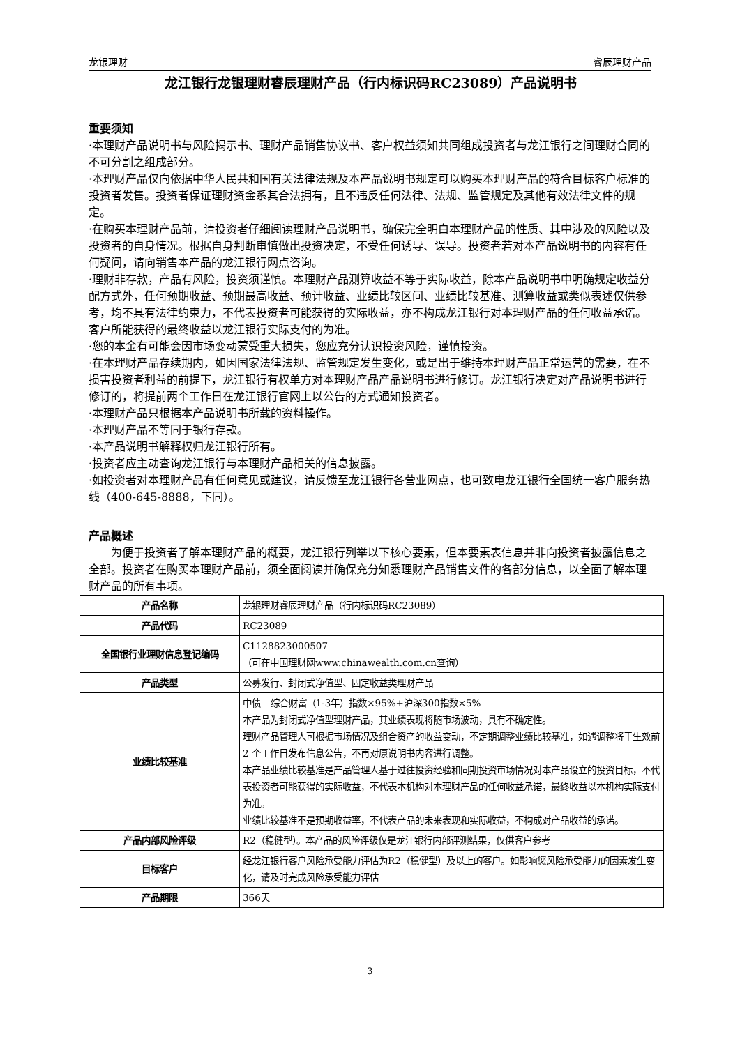龙银理财 睿辰理财产品
龙江银行龙银理财睿辰理财产品（行内标识码RC23089）产品说明书
重要须知
·本理财产品说明书与风险揭示书、理财产品销售协议书、客户权益须知共同组成投资者与龙江银行之间理财合同的不可分割之组成部分。
·本理财产品仅向依据中华人民共和国有关法律法规及本产品说明书规定可以购买本理财产品的符合目标客户标准的投资者发售。投资者保证理财资金系其合法拥有，且不违反任何法律、法规、监管规定及其他有效法律文件的规定。
·在购买本理财产品前，请投资者仔细阅读理财产品说明书，确保完全明白本理财产品的性质、其中涉及的风险以及投资者的自身情况。根据自身判断审慎做出投资决定，不受任何诱导、误导。投资者若对本产品说明书的内容有任何疑问，请向销售本产品的龙江银行网点咨询。
·理财非存款，产品有风险，投资须谨慎。本理财产品测算收益不等于实际收益，除本产品说明书中明确规定收益分配方式外，任何预期收益、预期最高收益、预计收益、业绩比较区间、业绩比较基准、测算收益或类似表述仅供参考，均不具有法律约束力，不代表投资者可能获得的实际收益，亦不构成龙江银行对本理财产品的任何收益承诺。客户所能获得的最终收益以龙江银行实际支付的为准。
·您的本金有可能会因市场变动蒙受重大损失，您应充分认识投资风险，谨慎投资。
·在本理财产品存续期内，如因国家法律法规、监管规定发生变化，或是出于维持本理财产品正常运营的需要，在不损害投资者利益的前提下，龙江银行有权单方对本理财产品产品说明书进行修订。龙江银行决定对产品说明书进行修订的，将提前两个工作日在龙江银行官网上以公告的方式通知投资者。
·本理财产品只根据本产品说明书所载的资料操作。
·本理财产品不等同于银行存款。
·本产品说明书解释权归龙江银行所有。
·投资者应主动查询龙江银行与本理财产品相关的信息披露。
·如投资者对本理财产品有任何意见或建议，请反馈至龙江银行各营业网点，也可致电龙江银行全国统一客户服务热线（400-645-8888，下同）。
产品概述
为便于投资者了解本理财产品的概要，龙江银行列举以下核心要素，但本要素表信息并非向投资者披露信息之全部。投资者在购买本理财产品前，须全面阅读并确保充分知悉理财产品销售文件的各部分信息，以全面了解本理财产品的所有事项。
| 产品名称 | 龙银理财睿辰理财产品（行内标识码RC23089） |
| 产品代码 | RC23089 |
| 全国银行业理财信息登记编码 | C1128823000507 （可在中国理财网www.chinawealth.com.cn查询） |
| 产品类型 | 公募发行、封闭式净值型、固定收益类理财产品 |
| 业绩比较基准 | 中债—综合财富（1-3年）指数×95%+沪深300指数×5% 本产品为封闭式净值型理财产品，其业绩表现将随市场波动，具有不确定性。 理财产品管理人可根据市场情况及组合资产的收益变动，不定期调整业绩比较基准，如遇调整将于生效前 2 个工作日发布信息公告，不再对原说明书内容进行调整。 本产品业绩比较基准是产品管理人基于过往投资经验和同期投资市场情况对本产品设立的投资目标，不代表投资者可能获得的实际收益，不代表本机构对本理财产品的任何收益承诺，最终收益以本机构实际支付为准。 业绩比较基准不是预期收益率，不代表产品的未来表现和实际收益，不构成对产品收益的承诺。 |
| 产品内部风险评级 | R2（稳健型）。本产品的风险评级仅是龙江银行内部评测结果，仅供客户参考 |
| 目标客户 | 经龙江银行客户风险承受能力评估为R2（稳健型）及以上的客户。如影响您风险承受能力的因素发生变化，请及时完成风险承受能力评估 |
| 产品期限 | 366天 |
3